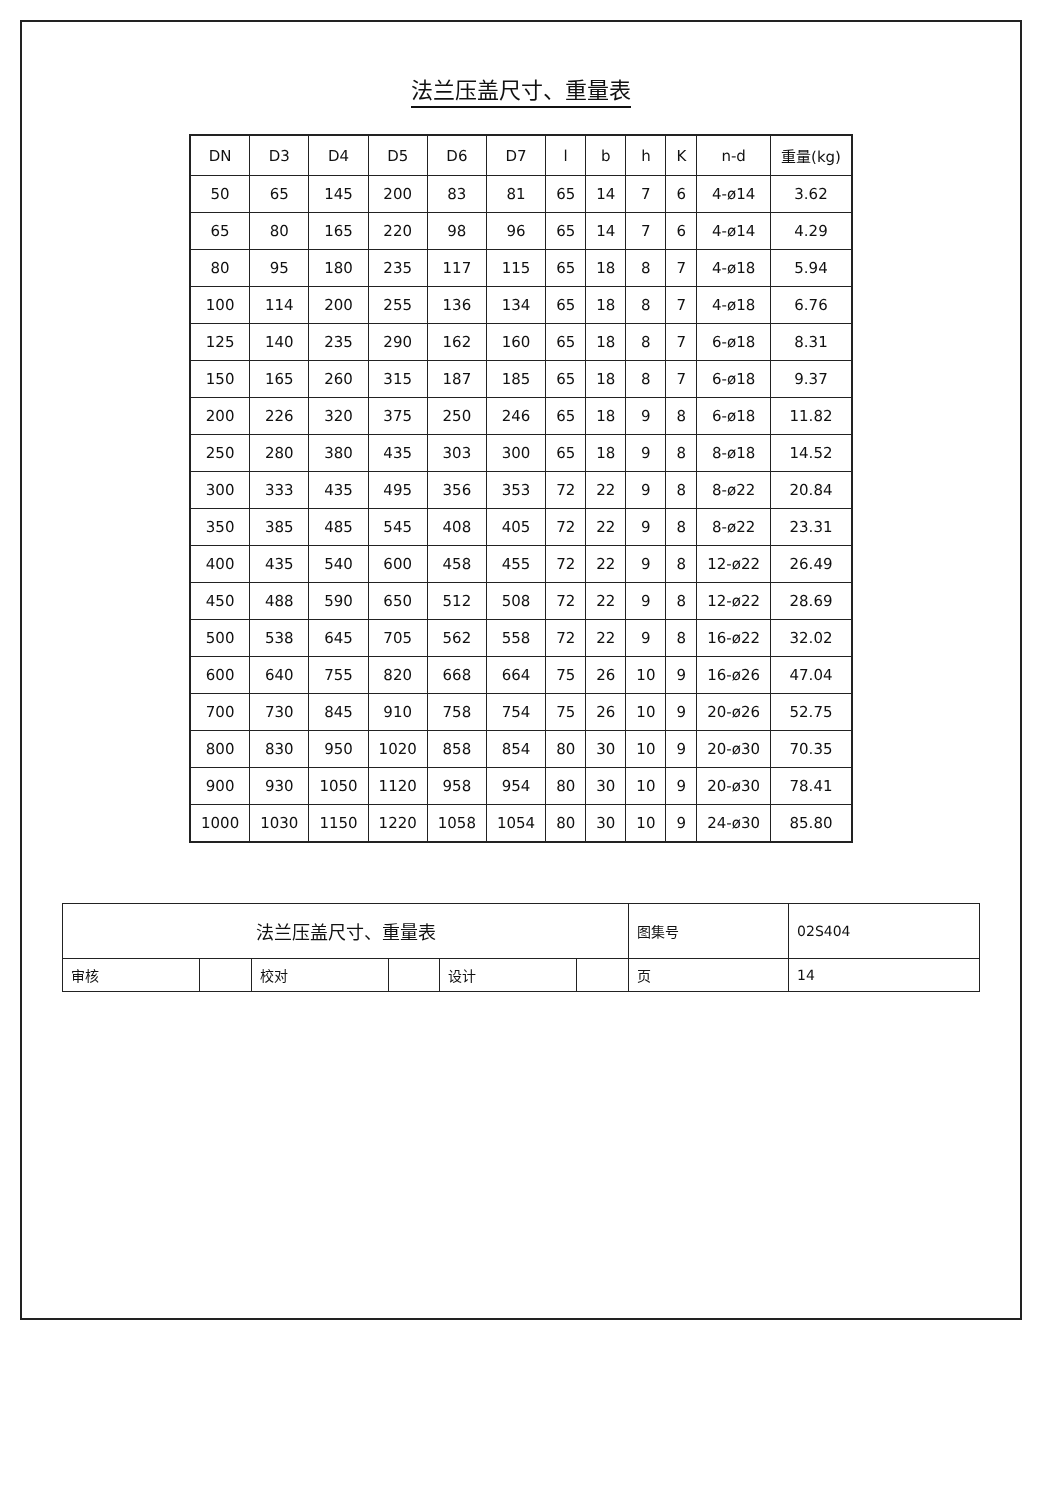法兰压盖尺寸、重量表
| DN | D3 | D4 | D5 | D6 | D7 | l | b | h | K | n-d | 重量(kg) |
| --- | --- | --- | --- | --- | --- | --- | --- | --- | --- | --- | --- |
| 50 | 65 | 145 | 200 | 83 | 81 | 65 | 14 | 7 | 6 | 4-ø14 | 3.62 |
| 65 | 80 | 165 | 220 | 98 | 96 | 65 | 14 | 7 | 6 | 4-ø14 | 4.29 |
| 80 | 95 | 180 | 235 | 117 | 115 | 65 | 18 | 8 | 7 | 4-ø18 | 5.94 |
| 100 | 114 | 200 | 255 | 136 | 134 | 65 | 18 | 8 | 7 | 4-ø18 | 6.76 |
| 125 | 140 | 235 | 290 | 162 | 160 | 65 | 18 | 8 | 7 | 6-ø18 | 8.31 |
| 150 | 165 | 260 | 315 | 187 | 185 | 65 | 18 | 8 | 7 | 6-ø18 | 9.37 |
| 200 | 226 | 320 | 375 | 250 | 246 | 65 | 18 | 9 | 8 | 6-ø18 | 11.82 |
| 250 | 280 | 380 | 435 | 303 | 300 | 65 | 18 | 9 | 8 | 8-ø18 | 14.52 |
| 300 | 333 | 435 | 495 | 356 | 353 | 72 | 22 | 9 | 8 | 8-ø22 | 20.84 |
| 350 | 385 | 485 | 545 | 408 | 405 | 72 | 22 | 9 | 8 | 8-ø22 | 23.31 |
| 400 | 435 | 540 | 600 | 458 | 455 | 72 | 22 | 9 | 8 | 12-ø22 | 26.49 |
| 450 | 488 | 590 | 650 | 512 | 508 | 72 | 22 | 9 | 8 | 12-ø22 | 28.69 |
| 500 | 538 | 645 | 705 | 562 | 558 | 72 | 22 | 9 | 8 | 16-ø22 | 32.02 |
| 600 | 640 | 755 | 820 | 668 | 664 | 75 | 26 | 10 | 9 | 16-ø26 | 47.04 |
| 700 | 730 | 845 | 910 | 758 | 754 | 75 | 26 | 10 | 9 | 20-ø26 | 52.75 |
| 800 | 830 | 950 | 1020 | 858 | 854 | 80 | 30 | 10 | 9 | 20-ø30 | 70.35 |
| 900 | 930 | 1050 | 1120 | 958 | 954 | 80 | 30 | 10 | 9 | 20-ø30 | 78.41 |
| 1000 | 1030 | 1150 | 1220 | 1058 | 1054 | 80 | 30 | 10 | 9 | 24-ø30 | 85.80 |
| 法兰压盖尺寸、重量表 | | | | | | 图集号 | 02S404 |
| 审核 | | 校对 | | 设计 | | 页 | 14 |